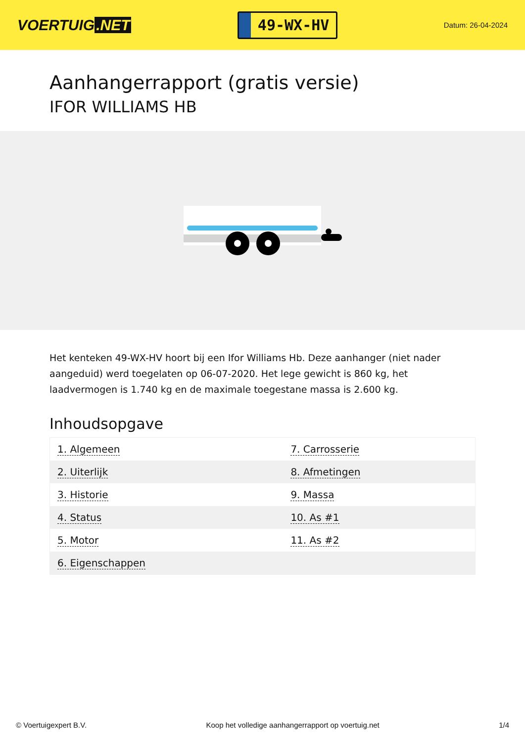VOERTUIG.NET
49-WX-HV
Datum: 26-04-2024
Aanhangerrapport (gratis versie)
IFOR WILLIAMS HB
Het kenteken 49-WX-HV hoort bij een Ifor Williams Hb. Deze aanhanger (niet nader aangeduid) werd toegelaten op 06-07-2020. Het lege gewicht is 860 kg, het laadvermogen is 1.740 kg en de maximale toegestane massa is 2.600 kg.
Inhoudsopgave
| 1. Algemeen | 7. Carrosserie |
| 2. Uiterlijk | 8. Afmetingen |
| 3. Historie | 9. Massa |
| 4. Status | 10. As #1 |
| 5. Motor | 11. As #2 |
| 6. Eigenschappen | |
© Voertuigexpert B.V. Koop het volledige aanhangerrapport op voertuig.net 1/4